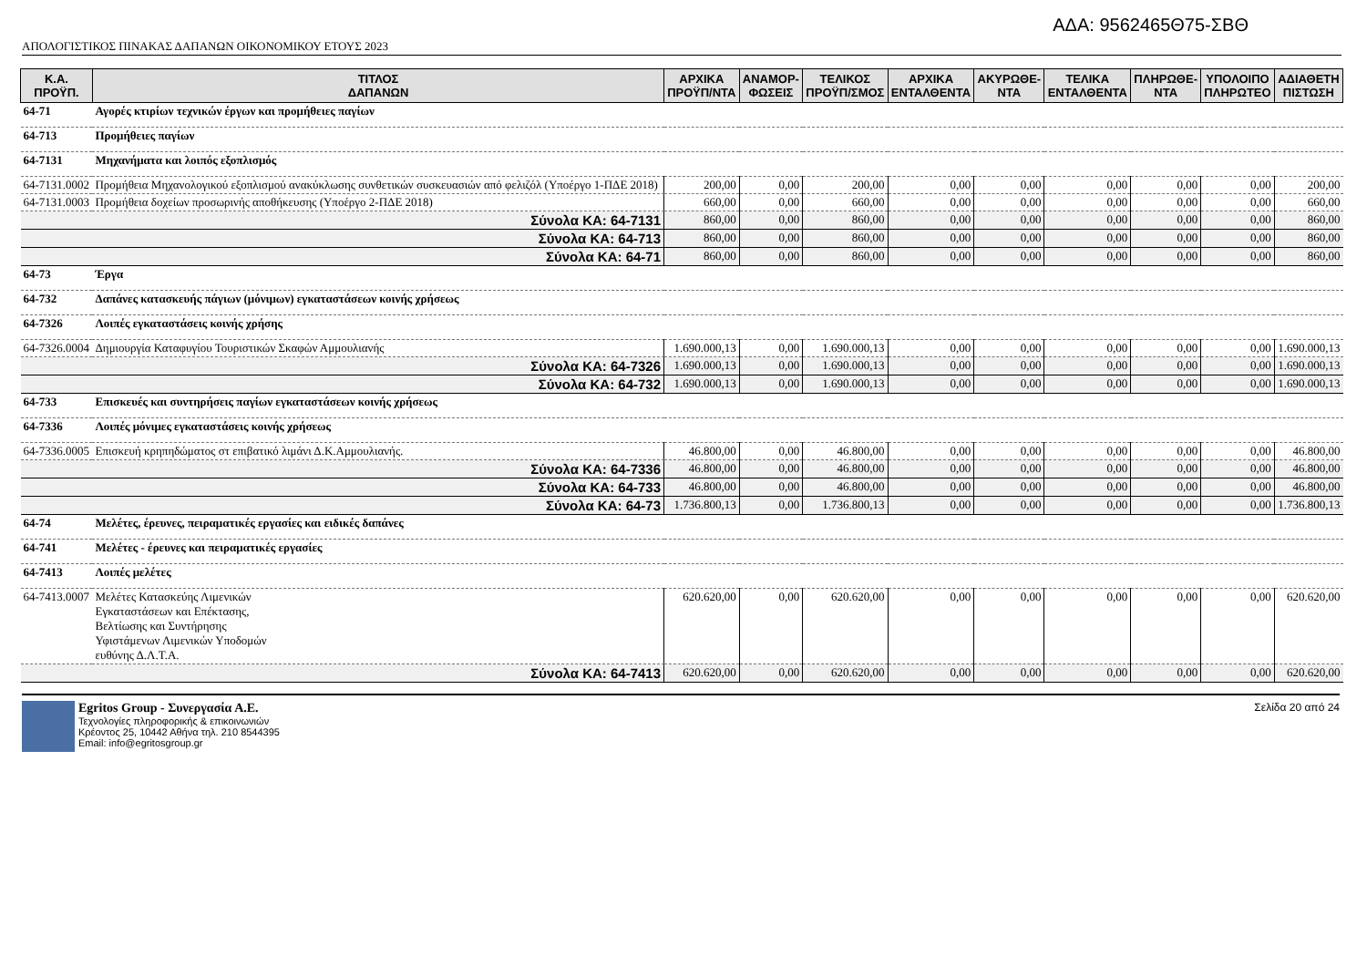ΑΔΑ: 9562465Θ75-ΣΒΘ
ΑΠΟΛΟΓΙΣΤΙΚΟΣ ΠΙΝΑΚΑΣ ΔΑΠΑΝΩΝ ΟΙΚΟΝΟΜΙΚΟΥ ΕΤΟΥΣ 2023
| Κ.Α. ΠΡΟΫΠ. | ΤΙΤΛΟΣ ΔΑΠΑΝΩΝ | ΑΡΧΙΚΑ ΠΡΟΫΠ/ΝΤΑ | ΑΝΑΜΟΡ- ΦΩΣΕΙΣ | ΤΕΛΙΚΟΣ ΠΡΟΫΠ/ΣΜΟΣ | ΑΡΧΙΚΑ ΕΝΤΑΛΘΕΝΤΑ | ΑΚΥΡΩΘΕ- ΝΤΑ | ΤΕΛΙΚΑ ΕΝΤΑΛΘΕΝΤΑ | ΠΛΗΡΩΘΕ- ΝΤΑ | ΥΠΟΛΟΙΠΟ ΠΛΗΡΩΤΕΟ | ΑΔΙΑΘΕΤΗ ΠΙΣΤΩΣΗ |
| --- | --- | --- | --- | --- | --- | --- | --- | --- | --- | --- |
| 64-71 | Αγορές κτιρίων τεχνικών έργων και προμήθειες παγίων | | | | | | | | | |
| 64-713 | Προμήθειες παγίων | | | | | | | | | |
| 64-7131 | Μηχανήματα και λοιπός εξοπλισμός | | | | | | | | | |
| 64-7131.0002 | Προμήθεια Μηχανολογικού εξοπλισμού ανακύκλωσης συνθετικών συσκευασιών από φελιζόλ (Υποέργο 1-ΠΔΕ 2018) | 200,00 | 0,00 | 200,00 | 0,00 | 0,00 | 0,00 | 0,00 | 0,00 | 200,00 |
| 64-7131.0003 | Προμήθεια δοχείων προσωρινής αποθήκευσης (Υποέργο 2-ΠΔΕ 2018) | 660,00 | 0,00 | 660,00 | 0,00 | 0,00 | 0,00 | 0,00 | 0,00 | 660,00 |
| Σύνολα ΚΑ: 64-7131 | | 860,00 | 0,00 | 860,00 | 0,00 | 0,00 | 0,00 | 0,00 | 0,00 | 860,00 |
| Σύνολα ΚΑ: 64-713 | | 860,00 | 0,00 | 860,00 | 0,00 | 0,00 | 0,00 | 0,00 | 0,00 | 860,00 |
| Σύνολα ΚΑ: 64-71 | | 860,00 | 0,00 | 860,00 | 0,00 | 0,00 | 0,00 | 0,00 | 0,00 | 860,00 |
| 64-73 | Έργα | | | | | | | | | |
| 64-732 | Δαπάνες κατασκευής πάγιων (μόνιμων) εγκαταστάσεων κοινής χρήσεως | | | | | | | | | |
| 64-7326 | Λοιπές εγκαταστάσεις κοινής χρήσης | | | | | | | | | |
| 64-7326.0004 | Δημιουργία Καταφυγίου Τουριστικών Σκαφών Αμμουλιανής | 1.690.000,13 | 0,00 | 1.690.000,13 | 0,00 | 0,00 | 0,00 | 0,00 | 0,00 | 1.690.000,13 |
| Σύνολα ΚΑ: 64-7326 | | 1.690.000,13 | 0,00 | 1.690.000,13 | 0,00 | 0,00 | 0,00 | 0,00 | 0,00 | 1.690.000,13 |
| Σύνολα ΚΑ: 64-732 | | 1.690.000,13 | 0,00 | 1.690.000,13 | 0,00 | 0,00 | 0,00 | 0,00 | 0,00 | 1.690.000,13 |
| 64-733 | Επισκευές και συντηρήσεις παγίων εγκαταστάσεων κοινής χρήσεως | | | | | | | | | |
| 64-7336 | Λοιπές μόνιμες εγκαταστάσεις κοινής χρήσεως | | | | | | | | | |
| 64-7336.0005 | Επισκευή κρηπηδώματος στ επιβατικό λιμάνι Δ.Κ.Αμμουλιανής. | 46.800,00 | 0,00 | 46.800,00 | 0,00 | 0,00 | 0,00 | 0,00 | 0,00 | 46.800,00 |
| Σύνολα ΚΑ: 64-7336 | | 46.800,00 | 0,00 | 46.800,00 | 0,00 | 0,00 | 0,00 | 0,00 | 0,00 | 46.800,00 |
| Σύνολα ΚΑ: 64-733 | | 46.800,00 | 0,00 | 46.800,00 | 0,00 | 0,00 | 0,00 | 0,00 | 0,00 | 46.800,00 |
| Σύνολα ΚΑ: 64-73 | | 1.736.800,13 | 0,00 | 1.736.800,13 | 0,00 | 0,00 | 0,00 | 0,00 | 0,00 | 1.736.800,13 |
| 64-74 | Μελέτες, έρευνες, πειραματικές εργασίες και ειδικές δαπάνες | | | | | | | | | |
| 64-741 | Μελέτες - έρευνες και πειραματικές εργασίες | | | | | | | | | |
| 64-7413 | Λοιπές μελέτες | | | | | | | | | |
| 64-7413.0007 | Μελέτες Κατασκεύης Λιμενικών Εγκαταστάσεων και Επέκτασης, Βελτίωσης και Συντήρησης Υφιστάμενων Λιμενικών Υποδομών ευθύνης Δ.Λ.Τ.Α. | 620.620,00 | 0,00 | 620.620,00 | 0,00 | 0,00 | 0,00 | 0,00 | 0,00 | 620.620,00 |
| Σύνολα ΚΑ: 64-7413 | | 620.620,00 | 0,00 | 620.620,00 | 0,00 | 0,00 | 0,00 | 0,00 | 0,00 | 620.620,00 |
Egritos Group - Συνεργασία Α.Ε.
Τεχνολογίες πληροφορικής & επικοινωνιών
Κρέοντος 25, 10442 Αθήνα τηλ. 210 8544395
Email: info@egritosgroup.gr
Σελίδα 20 από 24